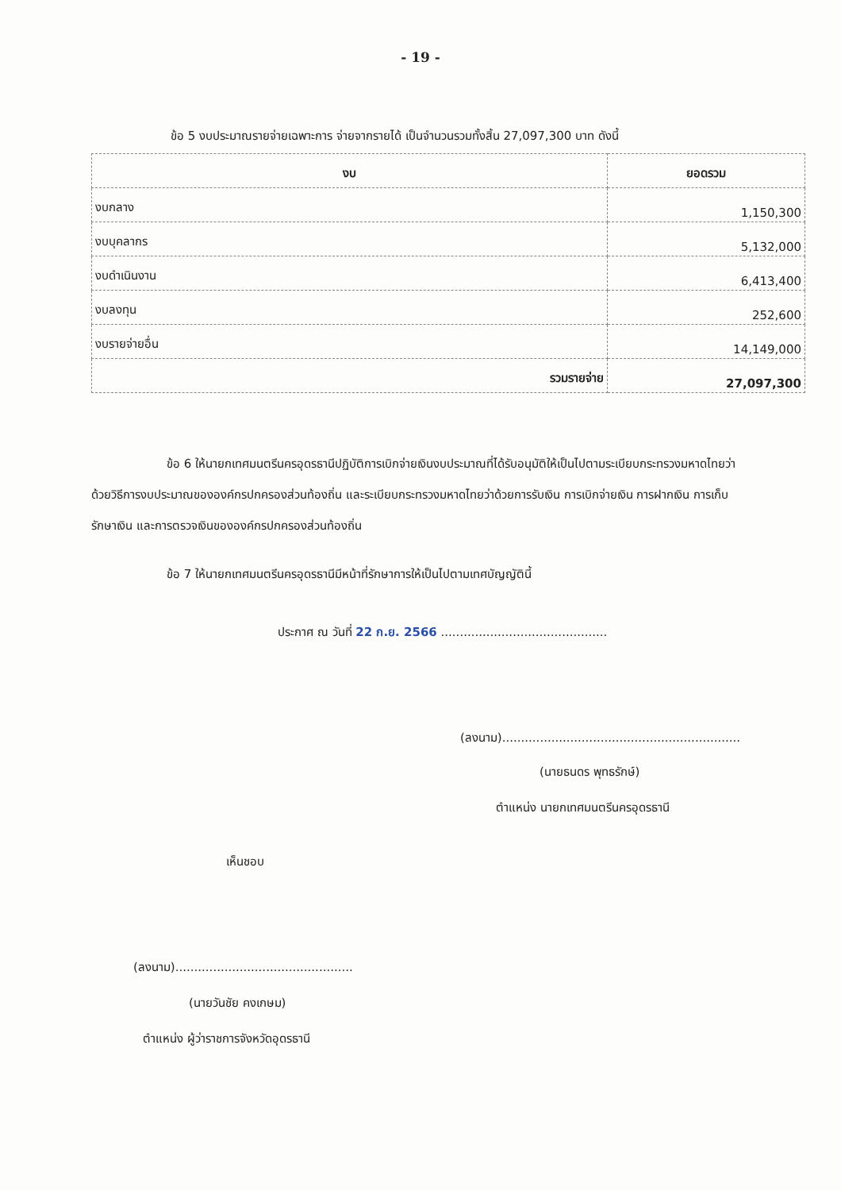- 19 -
ข้อ 5 งบประมาณรายจ่ายเฉพาะการ จ่ายจากรายได้ เป็นจำนวนรวมทั้งสิ้น 27,097,300 บาท ดังนี้
| งบ | ยอดรวม |
| --- | --- |
| งบกลาง | 1,150,300 |
| งบบุคลากร | 5,132,000 |
| งบดำเนินงาน | 6,413,400 |
| งบลงทุน | 252,600 |
| งบรายจ่ายอื่น | 14,149,000 |
| รวมรายจ่าย | 27,097,300 |
ข้อ 6 ให้นายกเทศมนตรีนครอุดรธานีปฏิบัติการเบิกจ่ายเงินงบประมาณที่ได้รับอนุมัติให้เป็นไปตามระเบียบกระทรวงมหาดไทยว่าด้วยวิธีการงบประมาณขององค์กรปกครองส่วนท้องถิ่น และระเบียบกระทรวงมหาดไทยว่าด้วยการรับเงิน การเบิกจ่ายเงิน การฝากเงิน การเก็บรักษาเงิน และการตรวจเงินขององค์กรปกครองส่วนท้องถิ่น
ข้อ 7 ให้นายกเทศมนตรีนครอุดรธานีมีหน้าที่รักษาการให้เป็นไปตามเทศบัญญัตินี้
ประกาศ ณ วันที่ 22 ก.ย. 2566 ............................................
(ลงนาม)...............................................................
(นายธนดร พุทธรักษ์)
ตำแหน่ง นายกเทศมนตรีนครอุดรธานี
เห็นชอบ
(ลงนาม)...............................................
(นายวันชัย คงเกษม)
ตำแหน่ง ผู้ว่าราชการจังหวัดอุดรธานี